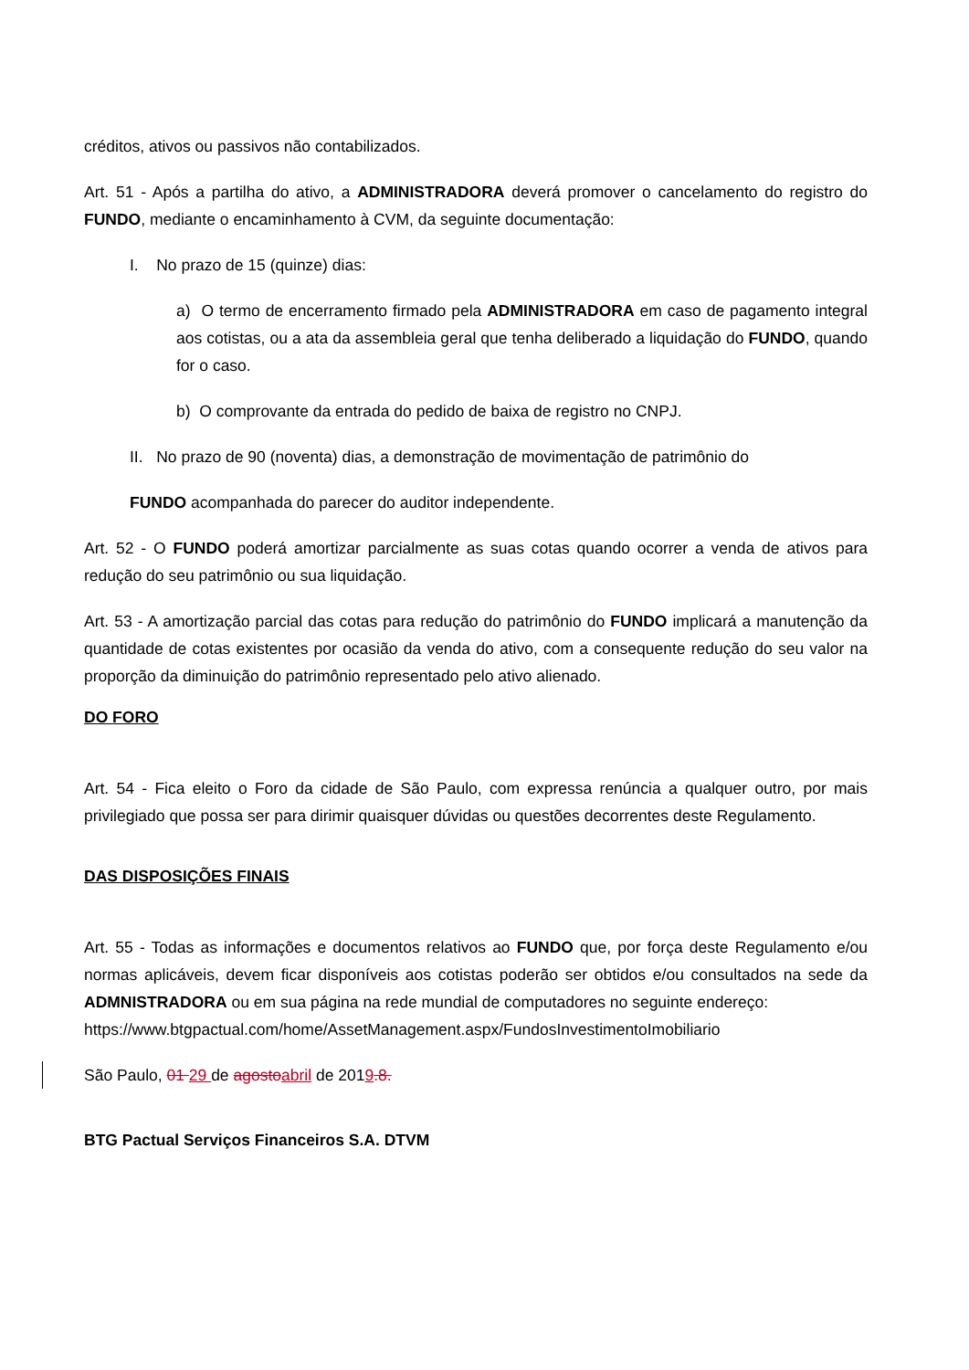créditos, ativos ou passivos não contabilizados.
Art. 51 - Após a partilha do ativo, a ADMINISTRADORA deverá promover o cancelamento do registro do FUNDO, mediante o encaminhamento à CVM, da seguinte documentação:
I. No prazo de 15 (quinze) dias:
a) O termo de encerramento firmado pela ADMINISTRADORA em caso de pagamento integral aos cotistas, ou a ata da assembleia geral que tenha deliberado a liquidação do FUNDO, quando for o caso.
b) O comprovante da entrada do pedido de baixa de registro no CNPJ.
II. No prazo de 90 (noventa) dias, a demonstração de movimentação de patrimônio do
FUNDO acompanhada do parecer do auditor independente.
Art. 52 - O FUNDO poderá amortizar parcialmente as suas cotas quando ocorrer a venda de ativos para redução do seu patrimônio ou sua liquidação.
Art. 53 - A amortização parcial das cotas para redução do patrimônio do FUNDO implicará a manutenção da quantidade de cotas existentes por ocasião da venda do ativo, com a consequente redução do seu valor na proporção da diminuição do patrimônio representado pelo ativo alienado.
DO FORO
Art. 54 - Fica eleito o Foro da cidade de São Paulo, com expressa renúncia a qualquer outro, por mais privilegiado que possa ser para dirimir quaisquer dúvidas ou questões decorrentes deste Regulamento.
DAS DISPOSIÇÕES FINAIS
Art. 55 - Todas as informações e documentos relativos ao FUNDO que, por força deste Regulamento e/ou normas aplicáveis, devem ficar disponíveis aos cotistas poderão ser obtidos e/ou consultados na sede da ADMNISTRADORA ou em sua página na rede mundial de computadores no seguinte endereço:
https://www.btgpactual.com/home/AssetManagement.aspx/FundosInvestimentoImobiliario
São Paulo, 01 29 de agosto abril de 2019.8.
BTG Pactual Serviços Financeiros S.A. DTVM